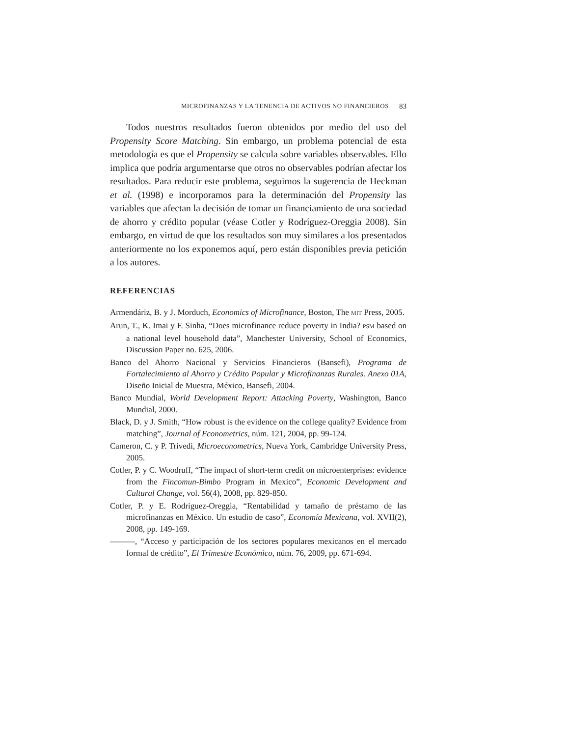MICROFINANZAS Y LA TENENCIA DE ACTIVOS NO FINANCIEROS 83
Todos nuestros resultados fueron obtenidos por medio del uso del Propensity Score Matching. Sin embargo, un problema potencial de esta metodología es que el Propensity se calcula sobre variables observables. Ello implica que podría argumentarse que otros no observables podrían afectar los resultados. Para reducir este problema, seguimos la sugerencia de Heckman et al. (1998) e incorporamos para la determinación del Propensity las variables que afectan la decisión de tomar un financiamiento de una sociedad de ahorro y crédito popular (véase Cotler y Rodríguez-Oreggia 2008). Sin embargo, en virtud de que los resultados son muy similares a los presentados anteriormente no los exponemos aquí, pero están disponibles previa petición a los autores.
REFERENCIAS
Armendáriz, B. y J. Morduch, Economics of Microfinance, Boston, The MIT Press, 2005.
Arun, T., K. Imai y F. Sinha, “Does microfinance reduce poverty in India? PSM based on a national level household data”, Manchester University, School of Economics, Discussion Paper no. 625, 2006.
Banco del Ahorro Nacional y Servicios Financieros (Bansefi), Programa de Fortalecimiento al Ahorro y Crédito Popular y Microfinanzas Rurales. Anexo 01A, Diseño Inicial de Muestra, México, Bansefi, 2004.
Banco Mundial, World Development Report: Attacking Poverty, Washington, Banco Mundial, 2000.
Black, D. y J. Smith, “How robust is the evidence on the college quality? Evidence from matching”, Journal of Econometrics, núm. 121, 2004, pp. 99-124.
Cameron, C. y P. Trivedi, Microeconometrics, Nueva York, Cambridge University Press, 2005.
Cotler, P. y C. Woodruff, “The impact of short-term credit on microenterprises: evidence from the Fincomun-Bimbo Program in Mexico”, Economic Development and Cultural Change, vol. 56(4), 2008, pp. 829-850.
Cotler, P. y E. Rodríguez-Oreggia, “Rentabilidad y tamaño de préstamo de las microfinanzas en México. Un estudio de caso”, Economía Mexicana, vol. XVII(2), 2008, pp. 149-169.
———, “Acceso y participación de los sectores populares mexicanos en el mercado formal de crédito”, El Trimestre Económico, núm. 76, 2009, pp. 671-694.